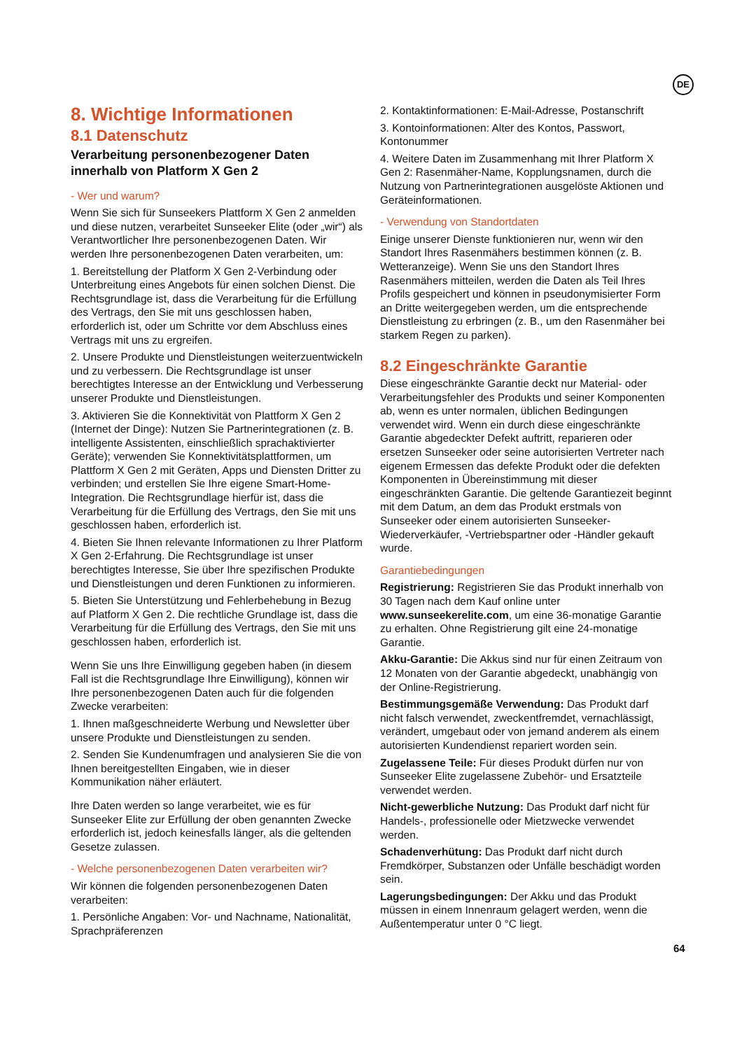DE
8. Wichtige Informationen
8.1 Datenschutz
Verarbeitung personenbezogener Daten innerhalb von Platform X Gen 2
- Wer und warum?
Wenn Sie sich für Sunseekers Plattform X Gen 2 anmelden und diese nutzen, verarbeitet Sunseeker Elite (oder „wir“) als Verantwortlicher Ihre personenbezogenen Daten. Wir werden Ihre personenbezogenen Daten verarbeiten, um:
1. Bereitstellung der Platform X Gen 2-Verbindung oder Unterbreitung eines Angebots für einen solchen Dienst. Die Rechtsgrundlage ist, dass die Verarbeitung für die Erfüllung des Vertrags, den Sie mit uns geschlossen haben, erforderlich ist, oder um Schritte vor dem Abschluss eines Vertrags mit uns zu ergreifen.
2. Unsere Produkte und Dienstleistungen weiterzuentwickeln und zu verbessern. Die Rechtsgrundlage ist unser berechtigtes Interesse an der Entwicklung und Verbesserung unserer Produkte und Dienstleistungen.
3. Aktivieren Sie die Konnektivität von Plattform X Gen 2 (Internet der Dinge): Nutzen Sie Partnerintegrationen (z. B. intelligente Assistenten, einschließlich sprachaktivierter Geräte); verwenden Sie Konnektivitätsplattformen, um Plattform X Gen 2 mit Geräten, Apps und Diensten Dritter zu verbinden; und erstellen Sie Ihre eigene Smart-Home-Integration. Die Rechtsgrundlage hierfür ist, dass die Verarbeitung für die Erfüllung des Vertrags, den Sie mit uns geschlossen haben, erforderlich ist.
4. Bieten Sie Ihnen relevante Informationen zu Ihrer Platform X Gen 2-Erfahrung. Die Rechtsgrundlage ist unser berechtigtes Interesse, Sie über Ihre spezifischen Produkte und Dienstleistungen und deren Funktionen zu informieren.
5. Bieten Sie Unterstützung und Fehlerbehebung in Bezug auf Platform X Gen 2. Die rechtliche Grundlage ist, dass die Verarbeitung für die Erfüllung des Vertrags, den Sie mit uns geschlossen haben, erforderlich ist.
Wenn Sie uns Ihre Einwilligung gegeben haben (in diesem Fall ist die Rechtsgrundlage Ihre Einwilligung), können wir Ihre personenbezogenen Daten auch für die folgenden Zwecke verarbeiten:
1. Ihnen maßgeschneiderte Werbung und Newsletter über unsere Produkte und Dienstleistungen zu senden.
2. Senden Sie Kundenumfragen und analysieren Sie die von Ihnen bereitgestellten Eingaben, wie in dieser Kommunikation näher erläutert.
Ihre Daten werden so lange verarbeitet, wie es für Sunseeker Elite zur Erfüllung der oben genannten Zwecke erforderlich ist, jedoch keinesfalls länger, als die geltenden Gesetze zulassen.
- Welche personenbezogenen Daten verarbeiten wir?
Wir können die folgenden personenbezogenen Daten verarbeiten:
1. Persönliche Angaben: Vor- und Nachname, Nationalität, Sprachpräferenzen
2. Kontaktinformationen: E-Mail-Adresse, Postanschrift
3. Kontoinformationen: Alter des Kontos, Passwort, Kontonummer
4. Weitere Daten im Zusammenhang mit Ihrer Platform X Gen 2: Rasenmäher-Name, Kopplungsnamen, durch die Nutzung von Partnerintegrationen ausgelöste Aktionen und Geräteinformationen.
- Verwendung von Standortdaten
Einige unserer Dienste funktionieren nur, wenn wir den Standort Ihres Rasenmähers bestimmen können (z. B. Wetteranzeige). Wenn Sie uns den Standort Ihres Rasenmähers mitteilen, werden die Daten als Teil Ihres Profils gespeichert und können in pseudonymisierter Form an Dritte weitergegeben werden, um die entsprechende Dienstleistung zu erbringen (z. B., um den Rasenmäher bei starkem Regen zu parken).
8.2 Eingeschränkte Garantie
Diese eingeschränkte Garantie deckt nur Material- oder Verarbeitungsfehler des Produkts und seiner Komponenten ab, wenn es unter normalen, üblichen Bedingungen verwendet wird. Wenn ein durch diese eingeschränkte Garantie abgedeckter Defekt auftritt, reparieren oder ersetzen Sunseeker oder seine autorisierten Vertreter nach eigenem Ermessen das defekte Produkt oder die defekten Komponenten in Übereinstimmung mit dieser eingeschränkten Garantie. Die geltende Garantiezeit beginnt mit dem Datum, an dem das Produkt erstmals von Sunseeker oder einem autorisierten Sunseeker-Wiederverkäufer, -Vertriebspartner oder -Händler gekauft wurde.
Garantiebedingungen
Registrierung: Registrieren Sie das Produkt innerhalb von 30 Tagen nach dem Kauf online unter www.sunseekerelite.com, um eine 36-monatige Garantie zu erhalten. Ohne Registrierung gilt eine 24-monatige Garantie.
Akku-Garantie: Die Akkus sind nur für einen Zeitraum von 12 Monaten von der Garantie abgedeckt, unabhängig von der Online-Registrierung.
Bestimmungsgemäße Verwendung: Das Produkt darf nicht falsch verwendet, zweckentfremdet, vernachlässigt, verändert, umgebaut oder von jemand anderem als einem autorisierten Kundendienst repariert worden sein.
Zugelassene Teile: Für dieses Produkt dürfen nur von Sunseeker Elite zugelassene Zubehör- und Ersatzteile verwendet werden.
Nicht-gewerbliche Nutzung: Das Produkt darf nicht für Handels-, professionelle oder Mietzwecke verwendet werden.
Schadenverhütung: Das Produkt darf nicht durch Fremdkörper, Substanzen oder Unfälle beschädigt worden sein.
Lagerungsbedingungen: Der Akku und das Produkt müssen in einem Innenraum gelagert werden, wenn die Außentemperatur unter 0 °C liegt.
64